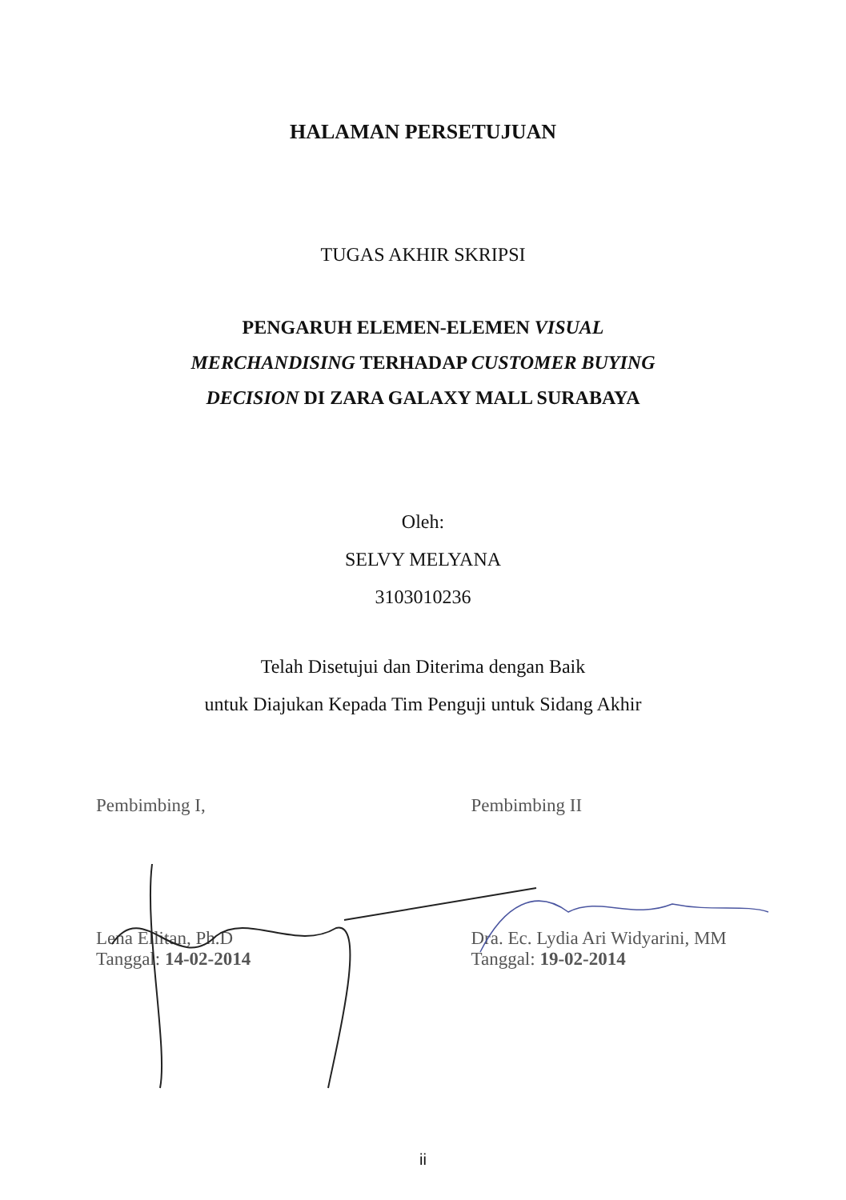HALAMAN PERSETUJUAN
TUGAS AKHIR SKRIPSI
PENGARUH ELEMEN-ELEMEN VISUAL
MERCHANDISING TERHADAP CUSTOMER BUYING
DECISION DI ZARA GALAXY MALL SURABAYA
Oleh:
SELVY MELYANA
3103010236
Telah Disetujui dan Diterima dengan Baik
untuk Diajukan Kepada Tim Penguji untuk Sidang Akhir
Pembimbing I,
Lena Ellitan, Ph.D
Tanggal: 14-02-2014
Pembimbing II
Dra. Ec. Lydia Ari Widyarini, MM
Tanggal: 19-02-2014
ii